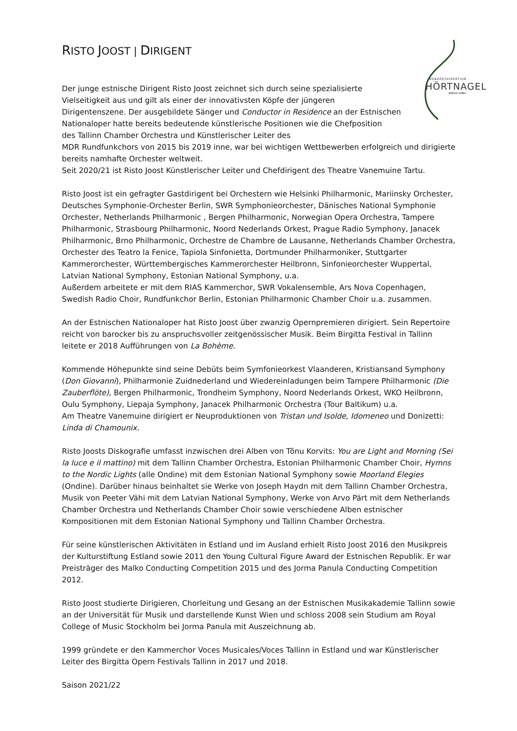KONZERTDIREKTION
HÖRTNAGEL
BERLIN GMBH
RISTO JOOST | DIRIGENT
Der junge estnische Dirigent Risto Joost zeichnet sich durch seine spezialisierte
Vielseitigkeit aus und gilt als einer der innovativsten Köpfe der jüngeren
Dirigentenszene. Der ausgebildete Sänger und Conductor in Residence an der Estnischen
Nationaloper hatte bereits bedeutende künstlerische Positionen wie die Chefposition
des Tallinn Chamber Orchestra und Künstlerischer Leiter des
MDR Rundfunkchors von 2015 bis 2019 inne, war bei wichtigen Wettbewerben erfolgreich und dirigierte bereits namhafte Orchester weltweit.
Seit 2020/21 ist Risto Joost Künstlerischer Leiter und Chefdirigent des Theatre Vanemuine Tartu.
Risto Joost ist ein gefragter Gastdirigent bei Orchestern wie Helsinki Philharmonic, Mariinsky Orchester, Deutsches Symphonie-Orchester Berlin, SWR Symphonieorchester, Dänisches National Symphonie Orchester, Netherlands Philharmonic , Bergen Philharmonic, Norwegian Opera Orchestra, Tampere Philharmonic, Strasbourg Philharmonic, Noord Nederlands Orkest, Prague Radio Symphony, Janacek Philharmonic, Brno Philharmonic, Orchestre de Chambre de Lausanne, Netherlands Chamber Orchestra, Orchester des Teatro la Fenice, Tapiola Sinfonietta, Dortmunder Philharmoniker, Stuttgarter Kammerorchester, Württembergisches Kammerorchester Heilbronn, Sinfonieorchester Wuppertal, Latvian National Symphony, Estonian National Symphony, u.a.
Außerdem arbeitete er mit dem RIAS Kammerchor, SWR Vokalensemble, Ars Nova Copenhagen, Swedish Radio Choir, Rundfunkchor Berlin, Estonian Philharmonic Chamber Choir u.a. zusammen.
An der Estnischen Nationaloper hat Risto Joost über zwanzig Opernpremieren dirigiert. Sein Repertoire reicht von barocker bis zu anspruchsvoller zeitgenössischer Musik. Beim Birgitta Festival in Tallinn leitete er 2018 Aufführungen von La Bohème.
Kommende Höhepunkte sind seine Debüts beim Symfonieorkest Vlaanderen, Kristiansand Symphony (Don Giovanni), Philharmonie Zuidnederland und Wiedereinladungen beim Tampere Philharmonic (Die Zauberflöte), Bergen Philharmonic, Trondheim Symphony, Noord Nederlands Orkest, WKO Heilbronn, Oulu Symphony, Liepaja Symphony, Janacek Philharmonic Orchestra (Tour Baltikum) u.a.
Am Theatre Vanemuine dirigiert er Neuproduktionen von Tristan und Isolde, Idomeneo und Donizetti: Linda di Chamounix.
Risto Joosts Diskografie umfasst inzwischen drei Alben von Tõnu Korvits: You are Light and Morning (Sei la luce e il mattino) mit dem Tallinn Chamber Orchestra, Estonian Philharmonic Chamber Choir, Hymns to the Nordic Lights (alle Ondine) mit dem Estonian National Symphony sowie Moorland Elegies (Ondine). Darüber hinaus beinhaltet sie Werke von Joseph Haydn mit dem Tallinn Chamber Orchestra, Musik von Peeter Vähi mit dem Latvian National Symphony, Werke von Arvo Pärt mit dem Netherlands Chamber Orchestra und Netherlands Chamber Choir sowie verschiedene Alben estnischer Kompositionen mit dem Estonian National Symphony und Tallinn Chamber Orchestra.
Für seine künstlerischen Aktivitäten in Estland und im Ausland erhielt Risto Joost 2016 den Musikpreis der Kulturstiftung Estland sowie 2011 den Young Cultural Figure Award der Estnischen Republik. Er war Preisträger des Malko Conducting Competition 2015 und des Jorma Panula Conducting Competition 2012.
Risto Joost studierte Dirigieren, Chorleitung und Gesang an der Estnischen Musikakademie Tallinn sowie an der Universität für Musik und darstellende Kunst Wien und schloss 2008 sein Studium am Royal College of Music Stockholm bei Jorma Panula mit Auszeichnung ab.
1999 gründete er den Kammerchor Voces Musicales/Voces Tallinn in Estland und war Künstlerischer Leiter des Birgitta Opern Festivals Tallinn in 2017 und 2018.
Saison 2021/22